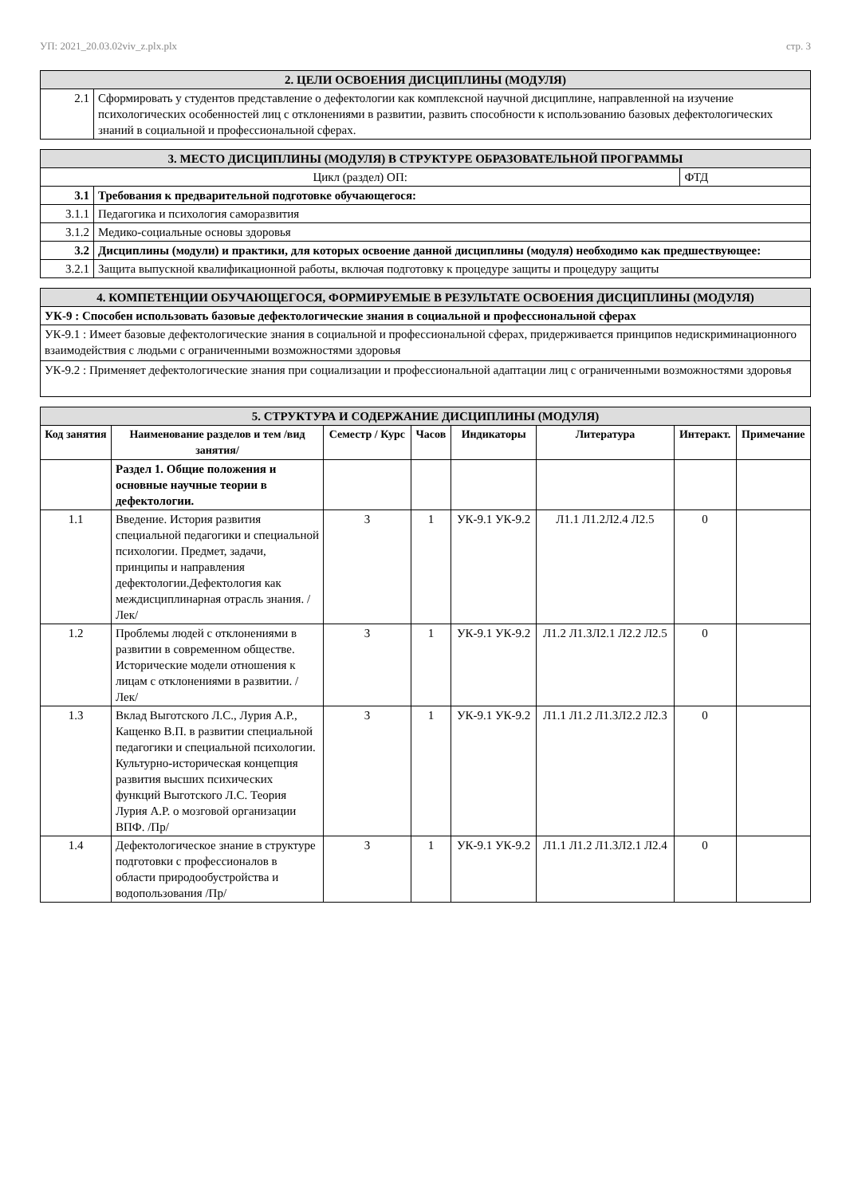УП: 2021_20.03.02viv_z.plx.plx стр. 3
| 2. ЦЕЛИ ОСВОЕНИЯ ДИСЦИПЛИНЫ (МОДУЛЯ) | |
| 2.1 | Сформировать у студентов представление о дефектологии как комплексной научной дисциплине, направленной на изучение психологических особенностей лиц с отклонениями в развитии, развить способности к использованию базовых дефектологических знаний в социальной и профессиональной сферах. |
| 3. МЕСТО ДИСЦИПЛИНЫ (МОДУЛЯ) В СТРУКТУРЕ ОБРАЗОВАТЕЛЬНОЙ ПРОГРАММЫ | | |
| Цикл (раздел) ОП: | | ФТД |
| 3.1 | Требования к предварительной подготовке обучающегося: | |
| 3.1.1 | Педагогика и психология саморазвития | |
| 3.1.2 | Медико-социальные основы здоровья | |
| 3.2 | Дисциплины (модули) и практики, для которых освоение данной дисциплины (модуля) необходимо как предшествующее: | |
| 3.2.1 | Защита выпускной квалификационной работы, включая подготовку к процедуре защиты и процедуру защиты | |
| 4. КОМПЕТЕНЦИИ ОБУЧАЮЩЕГОСЯ, ФОРМИРУЕМЫЕ В РЕЗУЛЬТАТЕ ОСВОЕНИЯ ДИСЦИПЛИНЫ (МОДУЛЯ) |
| УК-9 : Способен использовать базовые дефектологические знания в социальной и профессиональной сферах |
| УК-9.1 : Имеет базовые дефектологические знания в социальной и профессиональной сферах, придерживается принципов недискриминационного взаимодействия с людьми с ограниченными возможностями здоровья |
| УК-9.2 : Применяет дефектологические знания при социализации и профессиональной адаптации лиц с ограниченными возможностями здоровья |
| 5. СТРУКТУРА И СОДЕРЖАНИЕ ДИСЦИПЛИНЫ (МОДУЛЯ) | | | | | | | |
| Код занятия | Наименование разделов и тем /вид занятия/ | Семестр / Курс | Часов | Индикаторы | Литература | Интеракт. | Примечание |
| | Раздел 1. Общие положения и основные научные теории в дефектологии. | | | | | | |
| 1.1 | Введение. История развития специальной педагогики и специальной психологии. Предмет, задачи, принципы и направления дефектологии.Дефектология как междисциплинарная отрасль знания. /Лек/ | 3 | 1 | УК-9.1 УК-9.2 | Л1.1 Л1.2Л2.4 Л2.5 | 0 | |
| 1.2 | Проблемы людей с отклонениями в развитии в современном обществе. Исторические модели отношения к лицам с отклонениями в развитии. /Лек/ | 3 | 1 | УК-9.1 УК-9.2 | Л1.2 Л1.3Л2.1 Л2.2 Л2.5 | 0 | |
| 1.3 | Вклад Выготского Л.С., Лурия А.Р., Кащенко В.П. в развитии специальной педагогики и специальной психологии. Культурно-историческая концепция развития высших психических функций Выготского Л.С. Теория Лурия А.Р. о мозговой организации ВПФ. /Пр/ | 3 | 1 | УК-9.1 УК-9.2 | Л1.1 Л1.2 Л1.3Л2.2 Л2.3 | 0 | |
| 1.4 | Дефектологическое знание в структуре подготовки с профессионалов в области природообустройства и водопользования /Пр/ | 3 | 1 | УК-9.1 УК-9.2 | Л1.1 Л1.2 Л1.3Л2.1 Л2.4 | 0 | |